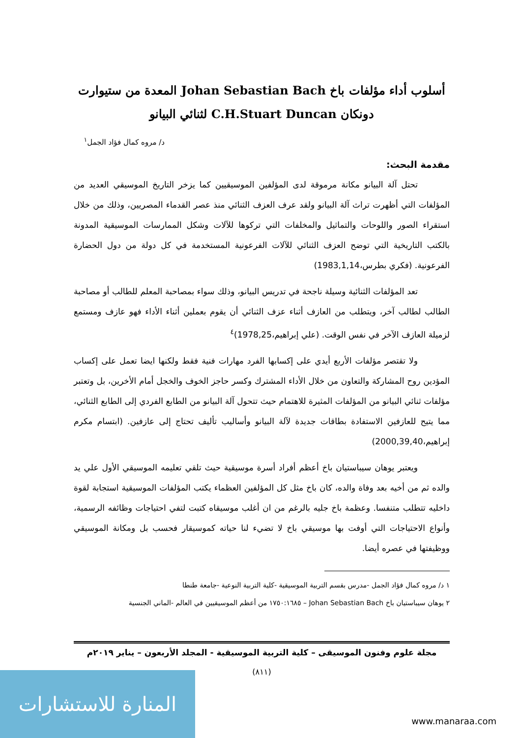أسلوب أداء مؤلفات باخ Johan Sebastian Bach المعدة من ستيوارت
دونكان C.H.Stuart Duncan لثنائي البيانو
د/ مروه كمال فؤاد الجمل<sup>١</sup>
مقدمة البحث:
تحتل آلة البيانو مكانة مرموقة لدى المؤلفين الموسيقيين كما يزخر التاريخ الموسيقي العديد من المؤلفات التي أظهرت تراث آلة البيانو ولقد عرف العزف الثنائي منذ عصر القدماء المصريين، وذلك من خلال استقراء الصور واللوحات والتماثيل والمخلفات التي تركوها للآلات وشكل الممارسات الموسيقية المدونة بالكتب التاريخية التي توضح العزف الثنائي للآلات الفرعونية المستخدمة في كل دولة من دول الحضارة الفرعونية. (فكري بطرس،1983,1,14)
تعد المؤلفات الثنائية وسيلة ناجحة في تدريس البيانو، وذلك سواء بمصاحبة المعلم للطالب أو مصاحبة الطالب لطالب آخر، ويتطلب من العازف أثناء عزف الثنائي أن يقوم بعملين أثناء الأداء فهو عازف ومستمع لزميلة العازف الآخر في نفس الوقت. (علي إبراهيم،1978,25)<sup>٤</sup>
ولا تقتصر مؤلفات الأربع أيدي على إكسابها الفرد مهارات فنية فقط ولكنها ايضا تعمل على إكساب المؤدين روح المشاركة والتعاون من خلال الأداء المشترك وكسر حاجز الخوف والخجل أمام الأخرين، بل وتعتبر مؤلفات ثنائي البيانو من المؤلفات المثيرة للاهتمام حيث تتحول آلة البيانو من الطابع الفردي إلى الطابع الثنائي، مما يتيح للعازفين الاستفادة بطاقات جديدة لآلة البيانو وأساليب تأليف تحتاج إلى عازفين. (ابتسام مكرم إبراهيم،2000,39,40)
ويعتبر يوهان سيباستيان باخ أعظم أفراد أسرة موسيقية حيث تلقي تعليمه الموسيقي الأول علي يد والده ثم من أخيه بعد وفاة والده، كان باخ مثل كل المؤلفين العظماء يكتب المؤلفات الموسيقية استجابة لقوة داخليه تتطلب متنفسا. وعظمة باخ جليه بالرغم من ان أغلب موسيقاه كتبت لتفي احتياجات وظائفه الرسمية، وأنواع الاحتياجات التي أوفت بها موسيقي باخ لا تضيء لنا حياته كموسيقار فحسب بل ومكانة الموسيقي ووظيفتها في عصره أيضا.
١ د/ مروه كمال فؤاد الجمل -مدرس بقسم التربية الموسيقية -كلية التربية النوعية -جامعة طنطا
٢ يوهان سيباستيان باخ Johan Sebastian Bach – ١٧٥٠:١٦٨٥ من أعظم الموسيقيين في العالم -الماني الجنسية
مجلة علوم وفنون الموسيقى – كلية التربية الموسيقية - المجلد الأربعون – يناير ٢٠١٩م
(٨١١)
المنارة للاستشارات
www.manaraa.com